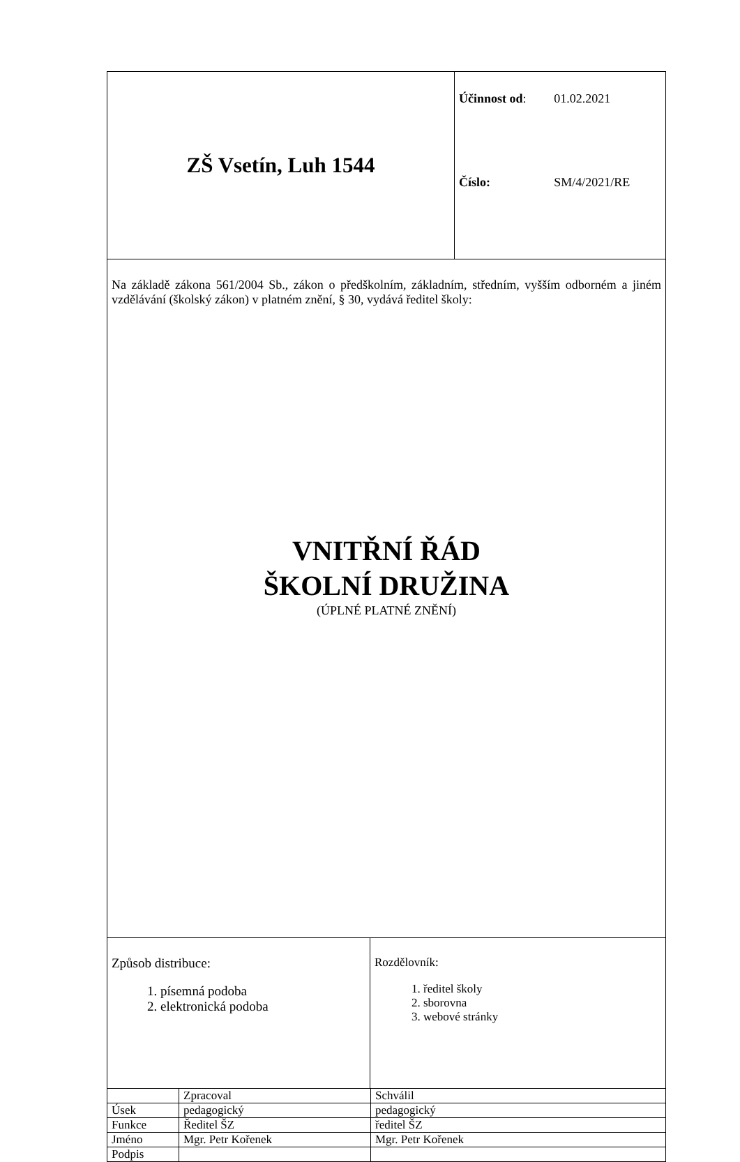| ZŠ Vsetín, Luh 1544 | / Účinnost od : / 01.02.2021 / / Číslo: / SM/4/2021/RE / |
| Na základě zákona 561/2004 Sb., zákon o předškolním, základním, středním, vyšším odborném a jiném vzdělávání (školský zákon) v platném znění, § 30, vydává ředitel školy: VNITŘNÍ ŘÁD ŠKOLNÍ DRUŽINA (ÚPLNÉ PLATNÉ ZNĚNÍ) |
| Způsob distribuce: 1. písemná podoba 2. elektronická podoba | Rozdělovník: 1. ředitel školy 2. sborovna 3. webové stránky |
| | Zpracoval | Schválil |
| Úsek | pedagogický | pedagogický |
| Funkce | Ředitel ŠZ | ředitel ŠZ |
| Jméno | Mgr. Petr Kořenek | Mgr. Petr Kořenek |
| Podpis | | |